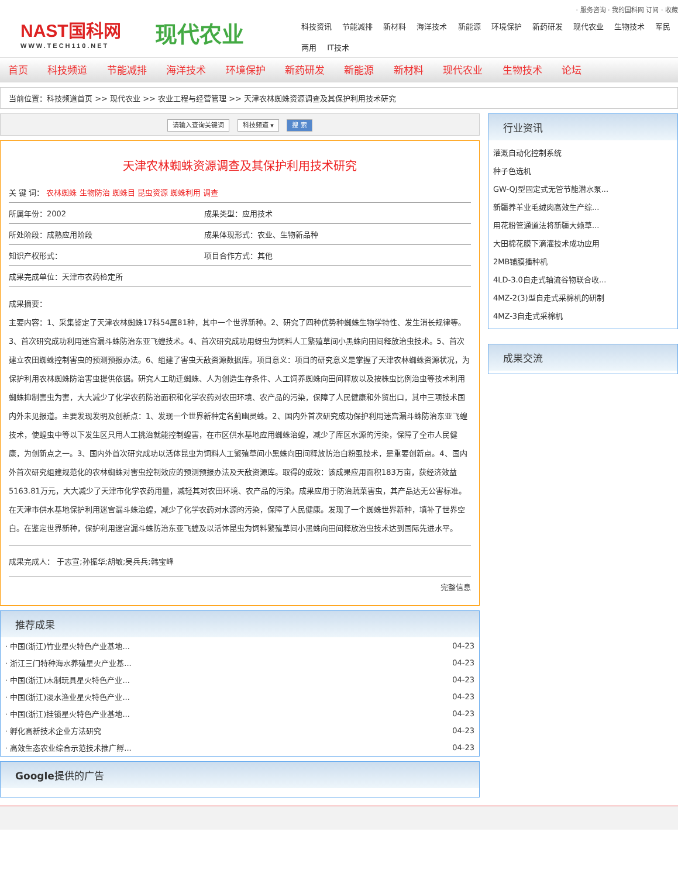· 服务咨询 · 我的国科网 订阅 · 收藏
NAST国科网
WWW.TECH110.NET
现代农业
科技资讯 节能减排 新材料 海洋技术 新能源 环境保护 新药研发 现代农业 生物技术 军民两用 IT技术
首页 科技频道 节能减排 海洋技术 环境保护 新药研发 新能源 新材料 现代农业 生物技术 论坛
当前位置：科技频道首页 >> 现代农业 >> 农业工程与经营管理 >> 天津农林蜘蛛资源调查及其保护利用技术研究
请输入查询关键词 科技频道 ▾ 搜 索
天津农林蜘蛛资源调查及其保护利用技术研究
| 关 键 词： 农林蜘蛛 生物防治 蜘蛛目 昆虫资源 蜘蛛利用 调查 | |
| 所属年份：2002 | 成果类型：应用技术 |
| 所处阶段：成熟应用阶段 | 成果体现形式：农业、生物新品种 |
| 知识产权形式： | 项目合作方式：其他 |
| 成果完成单位：天津市农药检定所 | |
成果摘要：
主要内容：1、采集鉴定了天津农林蜘蛛17科54属81种，其中一个世界新种。2、研究了四种优势种蜘蛛生物学特性、发生消长规律等。3、首次研究成功利用迷宫漏斗蛛防治东亚飞蝗技术。4、首次研究成功用蚜虫为饲料人工繁殖草间小黑蛛向田间释放治虫技术。5、首次建立农田蜘蛛控制害虫的预测预报办法。6、组建了害虫天敌资源数据库。项目意义：项目的研究意义是掌握了天津农林蜘蛛资源状况，为保护利用农林蜘蛛防治害虫提供依据。研究人工助迁蜘蛛、人为创造生存条件、人工饲养蜘蛛向田间释放以及按株虫比例治虫等技术利用蜘蛛抑制害虫为害，大大减少了化学农药防治面积和化学农药对农田环境、农产品的污染，保障了人民健康和外贸出口，其中三项技术国内外未见报道。主要发现发明及创新点：1、发现一个世界新种定名蓟幽灵蛛。2、国内外首次研究成功保护利用迷宫漏斗蛛防治东亚飞蝗技术，使蝗虫中等以下发生区只用人工挑治就能控制蝗害，在市区供水基地应用蜘蛛治蝗，减少了库区水源的污染，保障了全市人民健康，为创新点之一。3、国内外首次研究成功以活体昆虫为饲料人工繁殖草间小黑蛛向田间释放防治白粉虱技术，是重要创新点。4、国内外首次研究组建规范化的农林蜘蛛对害虫控制效应的预测预报办法及天敌资源库。取得的成效：该成果应用面积183万亩，获经济效益5163.81万元，大大减少了天津市化学农药用量，减轻其对农田环境、农产品的污染。成果应用于防治蔬菜害虫，其产品达无公害标准。在天津市供水基地保护利用迷宫漏斗蛛治蝗，减少了化学农药对水源的污染，保障了人民健康。发现了一个蜘蛛世界新种，填补了世界空白。在鉴定世界新种，保护利用迷宫漏斗蛛防治东亚飞蝗及以活体昆虫为饲料繁殖草间小黑蛛向田间释放治虫技术达到国际先进水平。
| 成果完成人： 于志宣;孙振华;胡敏;吴兵兵;韩宝峰 |
| 完整信息 |
推荐成果
| · 中国(浙江)竹业星火特色产业基地... | 04-23 |
| · 浙江三门特种海水养殖星火产业基... | 04-23 |
| · 中国(浙江)木制玩具星火特色产业... | 04-23 |
| · 中国(浙江)淡水渔业星火特色产业... | 04-23 |
| · 中国(浙江)挂锁星火特色产业基地... | 04-23 |
| · 孵化高新技术企业方法研究 | 04-23 |
| · 高效生态农业综合示范技术推广孵... | 04-23 |
Google提供的广告
行业资讯
灌溉自动化控制系统
种子色选机
GW-QJ型固定式无管节能潜水泵...
新疆养羊业毛绒肉高效生产综...
用花粉管通道法将新疆大赖草...
大田棉花膜下滴灌技术成功应用
2MB铺膜播种机
4LD-3.0自走式轴流谷物联合收...
4MZ-2(3)型自走式采棉机的研制
4MZ-3自走式采棉机
成果交流